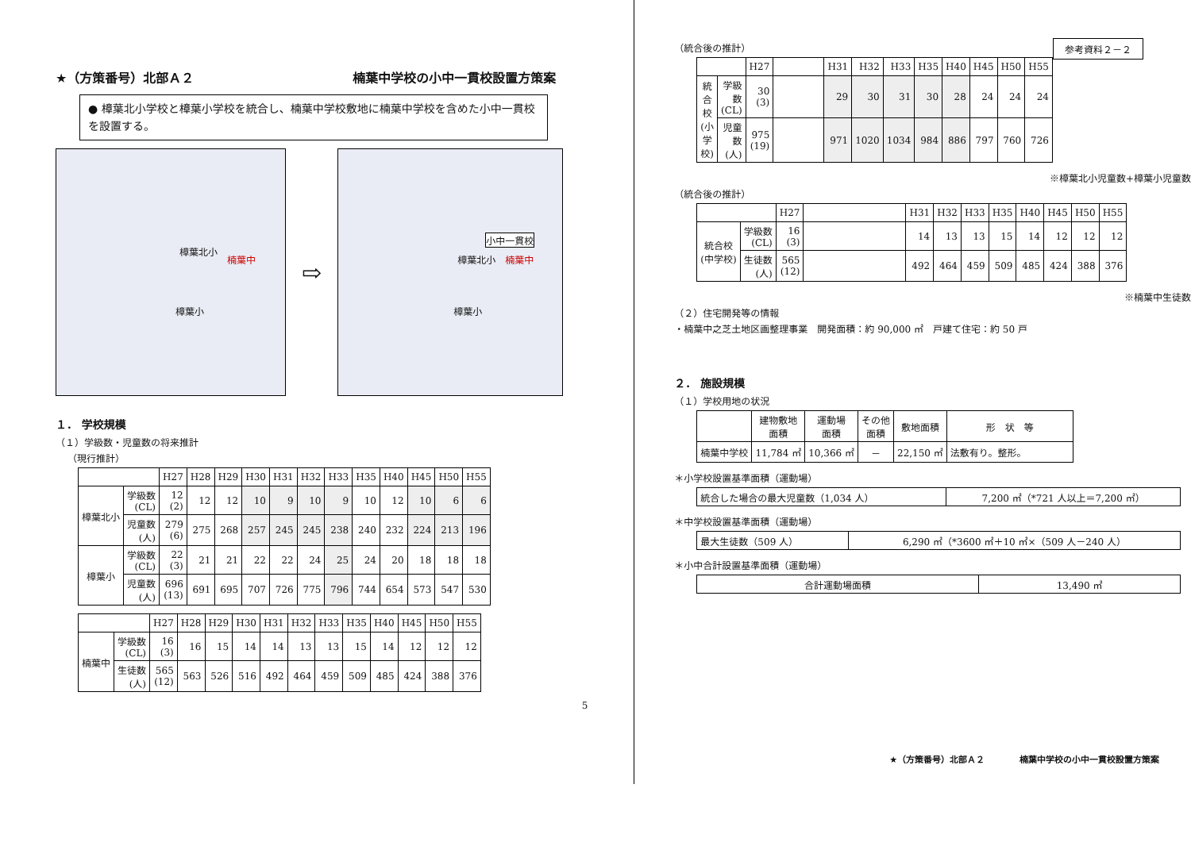★（方策番号）北部Ａ２ 楠葉中学校の小中一貫校設置方策案
● 樟葉北小学校と樟葉小学校を統合し、楠葉中学校敷地に楠葉中学校を含めた小中一貫校を設置する。
樟葉北小
楠葉中
樟葉小
⇨
小中一貫校
樟葉北小 楠葉中
樟葉小
１． 学校規模
（１）学級数・児童数の将来推計
（現行推計）
| | | H27 | H28 | H29 | H30 | H31 | H32 | H33 | H35 | H40 | H45 | H50 | H55 |
| --- | --- | --- | --- | --- | --- | --- | --- | --- | --- | --- | --- | --- | --- |
| 樟葉北小 | 学級数 (CL) | 12 (2) | 12 | 12 | 10 | 9 | 10 | 9 | 10 | 12 | 10 | 6 | 6 |
| | 児童数 (人) | 279 (6) | 275 | 268 | 257 | 245 | 245 | 238 | 240 | 232 | 224 | 213 | 196 |
| 樟葉小 | 学級数 (CL) | 22 (3) | 21 | 21 | 22 | 22 | 24 | 25 | 24 | 20 | 18 | 18 | 18 |
| | 児童数 (人) | 696 (13) | 691 | 695 | 707 | 726 | 775 | 796 | 744 | 654 | 573 | 547 | 530 |
| | | H27 | H28 | H29 | H30 | H31 | H32 | H33 | H35 | H40 | H45 | H50 | H55 |
| --- | --- | --- | --- | --- | --- | --- | --- | --- | --- | --- | --- | --- | --- |
| 楠葉中 | 学級数 (CL) | 16 (3) | 16 | 15 | 14 | 14 | 13 | 13 | 15 | 14 | 12 | 12 | 12 |
| | 生徒数 (人) | 565 (12) | 563 | 526 | 516 | 492 | 464 | 459 | 509 | 485 | 424 | 388 | 376 |
5
参考資料２－２
（統合後の推計）
| | | H27 | | H31 | H32 | H33 | H35 | H40 | H45 | H50 | H55 |
| --- | --- | --- | --- | --- | --- | --- | --- | --- | --- | --- | --- |
| 統合校 (小学校) | 学級数 (CL) | 30 (3) | | 29 | 30 | 31 | 30 | 28 | 24 | 24 | 24 |
| | 児童数 (人) | 975 (19) | | 971 | 1020 | 1034 | 984 | 886 | 797 | 760 | 726 |
※樟葉北小児童数+樟葉小児童数
（統合後の推計）
| | | H27 | | H31 | H32 | H33 | H35 | H40 | H45 | H50 | H55 |
| --- | --- | --- | --- | --- | --- | --- | --- | --- | --- | --- | --- |
| 統合校 (中学校) | 学級数 (CL) | 16 (3) | | 14 | 13 | 13 | 15 | 14 | 12 | 12 | 12 |
| | 生徒数 (人) | 565 (12) | | 492 | 464 | 459 | 509 | 485 | 424 | 388 | 376 |
※楠葉中生徒数
（２）住宅開発等の情報
・楠葉中之芝土地区画整理事業　開発面積：約 90,000 ㎡　戸建て住宅：約 50 戸
２． 施設規模
（１）学校用地の状況
| | 建物敷地 面積 | 運動場 面積 | その他 面積 | 敷地面積 | 形 状 等 |
| --- | --- | --- | --- | --- | --- |
| 楠葉中学校 | 11,784 ㎡ | 10,366 ㎡ | － | 22,150 ㎡ | 法敷有り。整形。 |
＊小学校設置基準面積（運動場）
| 統合した場合の最大児童数（1,034 人） | 7,200 ㎡（*721 人以上＝7,200 ㎡） |
＊中学校設置基準面積（運動場）
| 最大生徒数（509 人） | 6,290 ㎡（*3600 ㎡＋10 ㎡×（509 人－240 人） |
＊小中合計設置基準面積（運動場）
| 合計運動場面積 | 13,490 ㎡ |
★（方策番号）北部Ａ２　　　　楠葉中学校の小中一貫校設置方策案